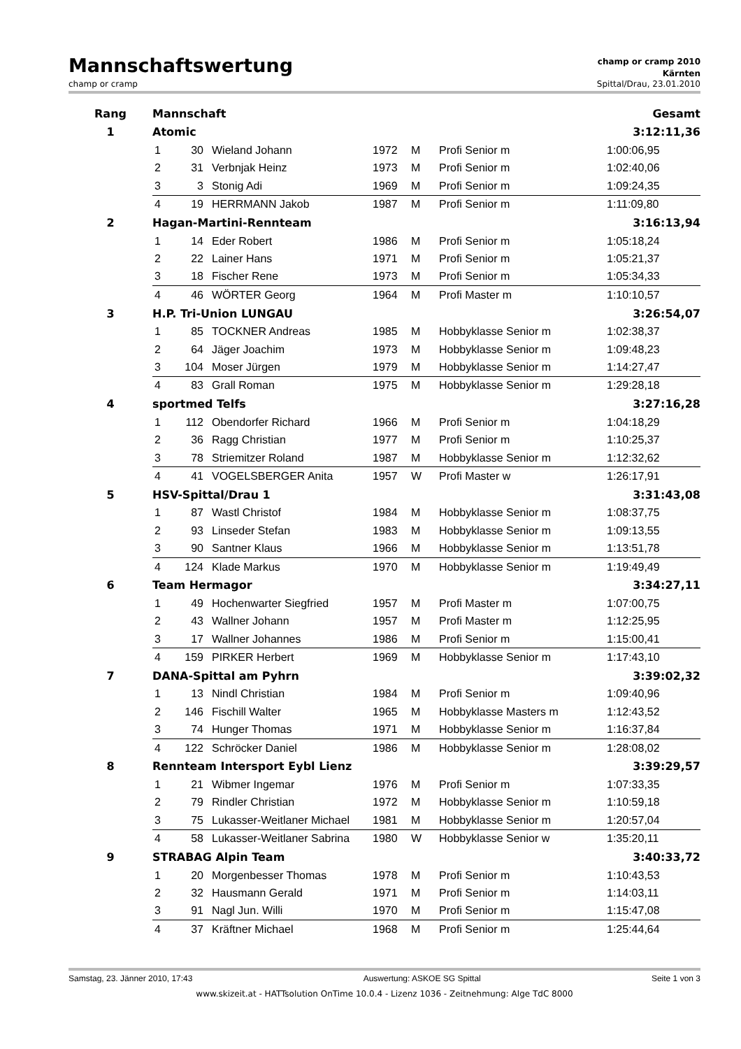Mannschaftswertung
champ or cramp 2010
Kärnten
champ or cramp Spittal/Drau, 23.01.2010
| Rang | Mannschaft | | | | | | Gesamt | |
| --- | --- | --- | --- | --- | --- | --- | --- | --- |
| 1 | Atomic | | | | | | 3:12:11,36 | |
| | 1 | 30 | Wieland Johann | 1972 | M | Profi Senior m | 1:00:06,95 | |
| | 2 | 31 | Verbnjak Heinz | 1973 | M | Profi Senior m | 1:02:40,06 | |
| | 3 | 3 | Stonig Adi | 1969 | M | Profi Senior m | 1:09:24,35 | |
| | 4 | 19 | HERRMANN Jakob | 1987 | M | Profi Senior m | 1:11:09,80 | |
| 2 | Hagan-Martini-Rennteam | | | | | | 3:16:13,94 | |
| | 1 | 14 | Eder Robert | 1986 | M | Profi Senior m | 1:05:18,24 | |
| | 2 | 22 | Lainer Hans | 1971 | M | Profi Senior m | 1:05:21,37 | |
| | 3 | 18 | Fischer Rene | 1973 | M | Profi Senior m | 1:05:34,33 | |
| | 4 | 46 | WÖRTER Georg | 1964 | M | Profi Master m | 1:10:10,57 | |
| 3 | H.P. Tri-Union LUNGAU | | | | | | 3:26:54,07 | |
| | 1 | 85 | TOCKNER Andreas | 1985 | M | Hobbyklasse Senior m | 1:02:38,37 | |
| | 2 | 64 | Jäger Joachim | 1973 | M | Hobbyklasse Senior m | 1:09:48,23 | |
| | 3 | 104 | Moser Jürgen | 1979 | M | Hobbyklasse Senior m | 1:14:27,47 | |
| | 4 | 83 | Grall Roman | 1975 | M | Hobbyklasse Senior m | 1:29:28,18 | |
| 4 | sportmed Telfs | | | | | | 3:27:16,28 | |
| | 1 | 112 | Obendorfer Richard | 1966 | M | Profi Senior m | 1:04:18,29 | |
| | 2 | 36 | Ragg Christian | 1977 | M | Profi Senior m | 1:10:25,37 | |
| | 3 | 78 | Striemitzer Roland | 1987 | M | Hobbyklasse Senior m | 1:12:32,62 | |
| | 4 | 41 | VOGELSBERGER Anita | 1957 | W | Profi Master w | 1:26:17,91 | |
| 5 | HSV-Spittal/Drau 1 | | | | | | 3:31:43,08 | |
| | 1 | 87 | Wastl Christof | 1984 | M | Hobbyklasse Senior m | 1:08:37,75 | |
| | 2 | 93 | Linseder Stefan | 1983 | M | Hobbyklasse Senior m | 1:09:13,55 | |
| | 3 | 90 | Santner Klaus | 1966 | M | Hobbyklasse Senior m | 1:13:51,78 | |
| | 4 | 124 | Klade Markus | 1970 | M | Hobbyklasse Senior m | 1:19:49,49 | |
| 6 | Team Hermagor | | | | | | 3:34:27,11 | |
| | 1 | 49 | Hochenwarter Siegfried | 1957 | M | Profi Master m | 1:07:00,75 | |
| | 2 | 43 | Wallner Johann | 1957 | M | Profi Master m | 1:12:25,95 | |
| | 3 | 17 | Wallner Johannes | 1986 | M | Profi Senior m | 1:15:00,41 | |
| | 4 | 159 | PIRKER Herbert | 1969 | M | Hobbyklasse Senior m | 1:17:43,10 | |
| 7 | DANA-Spittal am Pyhrn | | | | | | 3:39:02,32 | |
| | 1 | 13 | Nindl Christian | 1984 | M | Profi Senior m | 1:09:40,96 | |
| | 2 | 146 | Fischill Walter | 1965 | M | Hobbyklasse Masters m | 1:12:43,52 | |
| | 3 | 74 | Hunger Thomas | 1971 | M | Hobbyklasse Senior m | 1:16:37,84 | |
| | 4 | 122 | Schröcker Daniel | 1986 | M | Hobbyklasse Senior m | 1:28:08,02 | |
| 8 | Rennteam Intersport Eybl Lienz | | | | | | 3:39:29,57 | |
| | 1 | 21 | Wibmer Ingemar | 1976 | M | Profi Senior m | 1:07:33,35 | |
| | 2 | 79 | Rindler Christian | 1972 | M | Hobbyklasse Senior m | 1:10:59,18 | |
| | 3 | 75 | Lukasser-Weitlaner Michael | 1981 | M | Hobbyklasse Senior m | 1:20:57,04 | |
| | 4 | 58 | Lukasser-Weitlaner Sabrina | 1980 | W | Hobbyklasse Senior w | 1:35:20,11 | |
| 9 | STRABAG Alpin Team | | | | | | 3:40:33,72 | |
| | 1 | 20 | Morgenbesser Thomas | 1978 | M | Profi Senior m | 1:10:43,53 | |
| | 2 | 32 | Hausmann Gerald | 1971 | M | Profi Senior m | 1:14:03,11 | |
| | 3 | 91 | Nagl Jun. Willi | 1970 | M | Profi Senior m | 1:15:47,08 | |
| | 4 | 37 | Kräftner Michael | 1968 | M | Profi Senior m | 1:25:44,64 | |
Samstag, 23. Jänner 2010, 17:43 Auswertung: ASKOE SG Spittal Seite 1 von 3
www.skizeit.at - HATTsolution OnTime 10.0.4 - Lizenz 1036 - Zeitnehmung: Alge TdC 8000